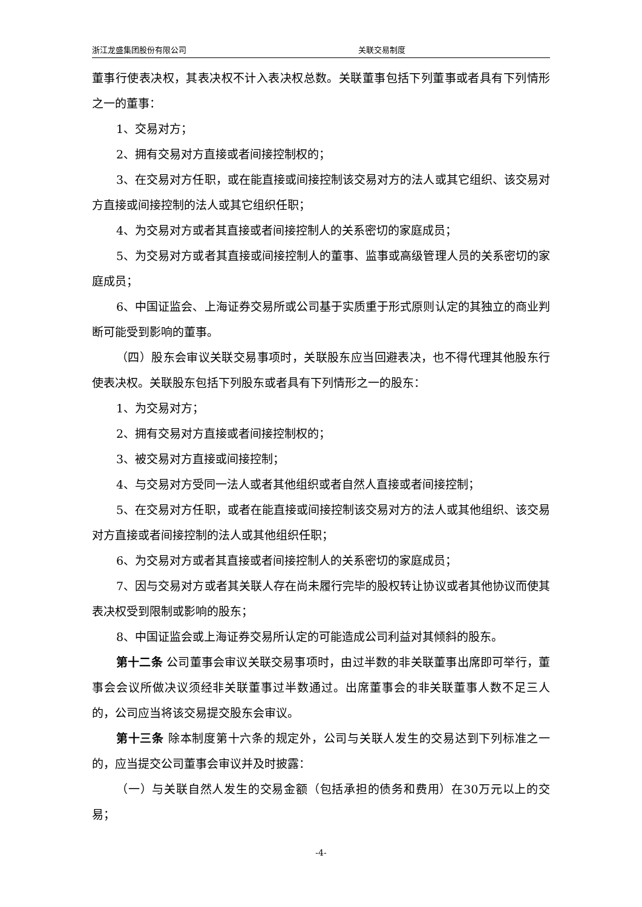浙江龙盛集团股份有限公司 关联交易制度
董事行使表决权，其表决权不计入表决权总数。关联董事包括下列董事或者具有下列情形之一的董事：
1、交易对方；
2、拥有交易对方直接或者间接控制权的；
3、在交易对方任职，或在能直接或间接控制该交易对方的法人或其它组织、该交易对方直接或间接控制的法人或其它组织任职；
4、为交易对方或者其直接或者间接控制人的关系密切的家庭成员；
5、为交易对方或者其直接或间接控制人的董事、监事或高级管理人员的关系密切的家庭成员；
6、中国证监会、上海证券交易所或公司基于实质重于形式原则认定的其独立的商业判断可能受到影响的董事。
（四）股东会审议关联交易事项时，关联股东应当回避表决，也不得代理其他股东行使表决权。关联股东包括下列股东或者具有下列情形之一的股东：
1、为交易对方；
2、拥有交易对方直接或者间接控制权的；
3、被交易对方直接或间接控制；
4、与交易对方受同一法人或者其他组织或者自然人直接或者间接控制；
5、在交易对方任职，或者在能直接或间接控制该交易对方的法人或其他组织、该交易对方直接或者间接控制的法人或其他组织任职；
6、为交易对方或者其直接或者间接控制人的关系密切的家庭成员；
7、因与交易对方或者其关联人存在尚未履行完毕的股权转让协议或者其他协议而使其表决权受到限制或影响的股东；
8、中国证监会或上海证券交易所认定的可能造成公司利益对其倾斜的股东。
第十二条 公司董事会审议关联交易事项时，由过半数的非关联董事出席即可举行，董事会会议所做决议须经非关联董事过半数通过。出席董事会的非关联董事人数不足三人的，公司应当将该交易提交股东会审议。
第十三条 除本制度第十六条的规定外，公司与关联人发生的交易达到下列标准之一的，应当提交公司董事会审议并及时披露：
（一）与关联自然人发生的交易金额（包括承担的债务和费用）在30万元以上的交易；
-4-